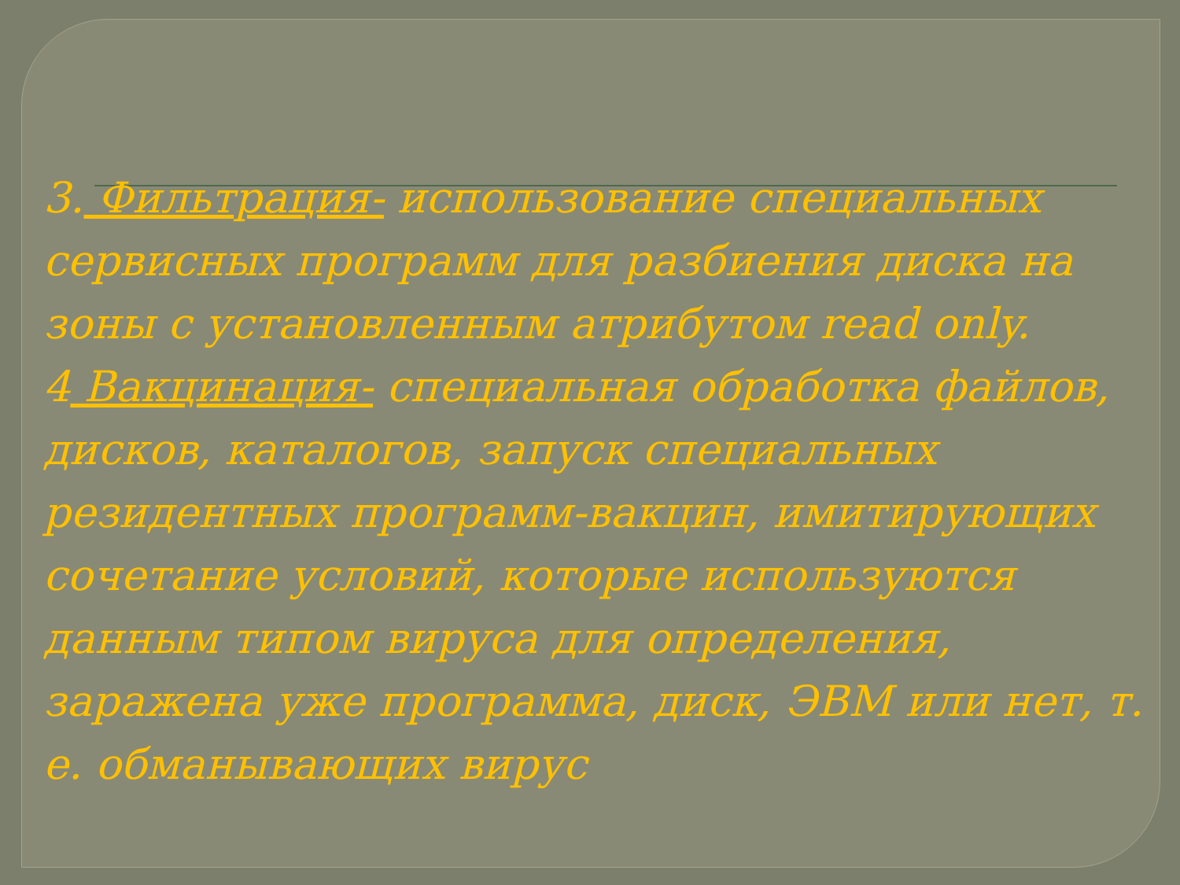3. Фильтрация- использование специальных
сервисных программ для разбиения диска на
зоны с установленным атрибутом read only.
4 Вакцинация- специальная обработка файлов,
дисков, каталогов, запуск специальных
резидентных программ-вакцин, имитирующих
сочетание условий, которые используются
данным типом вируса для определения,
заражена уже программа, диск, ЭВМ или нет, т.
е. обманывающих вирус